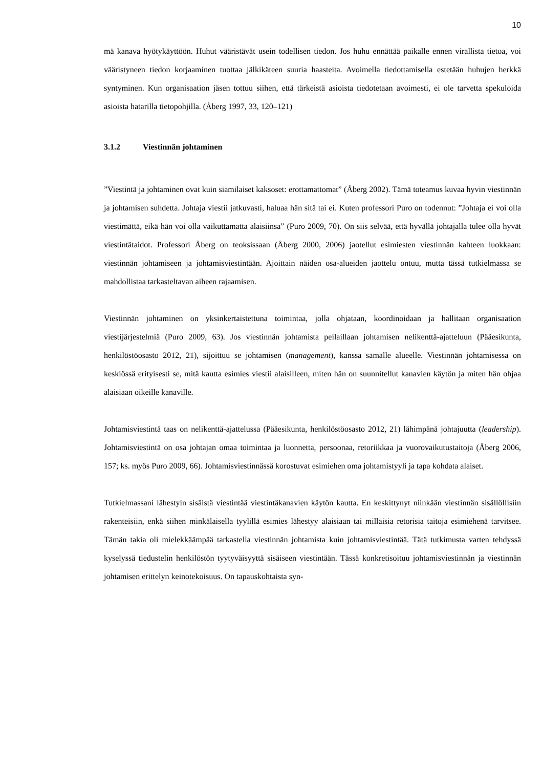10
mä kanava hyötykäyttöön. Huhut vääristävät usein todellisen tiedon. Jos huhu ennättää paikalle ennen virallista tietoa, voi vääristyneen tiedon korjaaminen tuottaa jälkikäteen suuria haasteita. Avoimella tiedottamisella estetään huhujen herkkä syntyminen. Kun organisaation jäsen tottuu siihen, että tärkeistä asioista tiedotetaan avoimesti, ei ole tarvetta spekuloida asioista hatarilla tietopohjilla. (Åberg 1997, 33, 120–121)
3.1.2 Viestinnän johtaminen
”Viestintä ja johtaminen ovat kuin siamilaiset kaksoset: erottamattomat” (Åberg 2002). Tämä toteamus kuvaa hyvin viestinnän ja johtamisen suhdetta. Johtaja viestii jatkuvasti, haluaa hän sitä tai ei. Kuten professori Puro on todennut: ”Johtaja ei voi olla viestimättä, eikä hän voi olla vaikuttamatta alaisiinsa” (Puro 2009, 70). On siis selvää, että hyvällä johtajalla tulee olla hyvät viestintätaidot. Professori Åberg on teoksissaan (Åberg 2000, 2006) jaotellut esimiesten viestinnän kahteen luokkaan: viestinnän johtamiseen ja johtamisviestintään. Ajoittain näiden osa-alueiden jaottelu ontuu, mutta tässä tutkielmassa se mahdollistaa tarkasteltavan aiheen rajaamisen.
Viestinnän johtaminen on yksinkertaistettuna toimintaa, jolla ohjataan, koordinoidaan ja hallitaan organisaation viestijärjestelmiä (Puro 2009, 63). Jos viestinnän johtamista peilaillaan johtamisen nelikenttä-ajatteluun (Pääesikunta, henkilöstöosasto 2012, 21), sijoittuu se johtamisen (management), kanssa samalle alueelle. Viestinnän johtamisessa on keskiössä erityisesti se, mitä kautta esimies viestii alaisilleen, miten hän on suunnitellut kanavien käytön ja miten hän ohjaa alaisiaan oikeille kanaville.
Johtamisviestintä taas on nelikenttä-ajattelussa (Pääesikunta, henkilöstöosasto 2012, 21) lähimpänä johtajuutta (leadership). Johtamisviestintä on osa johtajan omaa toimintaa ja luonnetta, persoonaa, retoriikkaa ja vuorovaikutustaitoja (Åberg 2006, 157; ks. myös Puro 2009, 66). Johtamisviestinnässä korostuvat esimiehen oma johtamistyyli ja tapa kohdata alaiset.
Tutkielmassani lähestyin sisäistä viestintää viestintäkanavien käytön kautta. En keskittynyt niinkään viestinnän sisällöllisiin rakenteisiin, enkä siihen minkälaisella tyylillä esimies lähestyy alaisiaan tai millaisia retorisia taitoja esimiehenä tarvitsee. Tämän takia oli mielekkäämpää tarkastella viestinnän johtamista kuin johtamisviestintää. Tätä tutkimusta varten tehdyssä kyselyssä tiedustelin henkilöstön tyytyväisyyttä sisäiseen viestintään. Tässä konkretisoituu johtamisviestinnän ja viestinnän johtamisen erittelyn keinotekoisuus. On tapauskohtaista syn-